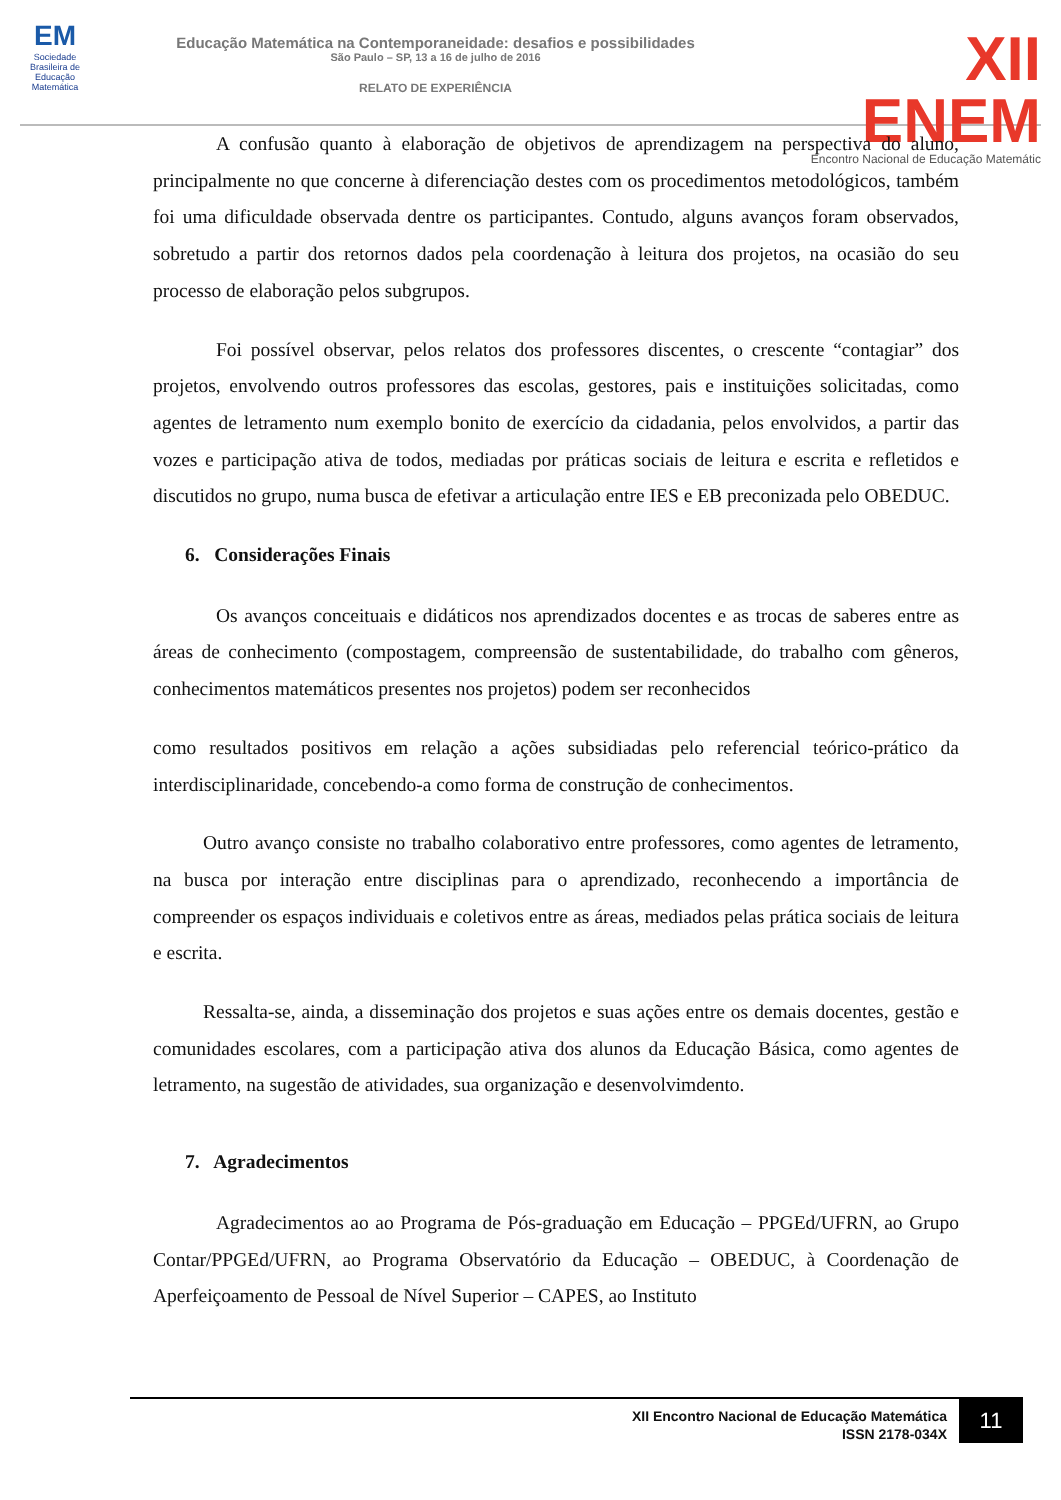EM
Sociedade Brasileira de Educação Matemática
Educação Matemática na Contemporaneidade: desafios e possibilidades
São Paulo – SP, 13 a 16 de julho de 2016
RELATO DE EXPERIÊNCIA
XII ENEM
Encontro Nacional de Educação Matemátic
A confusão quanto à elaboração de objetivos de aprendizagem na perspectiva do aluno, principalmente no que concerne à diferenciação destes com os procedimentos metodológicos, também foi uma dificuldade observada dentre os participantes. Contudo, alguns avanços foram observados, sobretudo a partir dos retornos dados pela coordenação à leitura dos projetos, na ocasião do seu processo de elaboração pelos subgrupos.
Foi possível observar, pelos relatos dos professores discentes, o crescente “contagiar” dos projetos, envolvendo outros professores das escolas, gestores, pais e instituições solicitadas, como agentes de letramento num exemplo bonito de exercício da cidadania, pelos envolvidos, a partir das vozes e participação ativa de todos, mediadas por práticas sociais de leitura e escrita e refletidos e discutidos no grupo, numa busca de efetivar a articulação entre IES e EB preconizada pelo OBEDUC.
6. Considerações Finais
Os avanços conceituais e didáticos nos aprendizados docentes e as trocas de saberes entre as áreas de conhecimento (compostagem, compreensão de sustentabilidade, do trabalho com gêneros, conhecimentos matemáticos presentes nos projetos) podem ser reconhecidos
como resultados positivos em relação a ações subsidiadas pelo referencial teórico-prático da interdisciplinaridade, concebendo-a como forma de construção de conhecimentos.
Outro avanço consiste no trabalho colaborativo entre professores, como agentes de letramento, na busca por interação entre disciplinas para o aprendizado, reconhecendo a importância de compreender os espaços individuais e coletivos entre as áreas, mediados pelas prática sociais de leitura e escrita.
Ressalta-se, ainda, a disseminação dos projetos e suas ações entre os demais docentes, gestão e comunidades escolares, com a participação ativa dos alunos da Educação Básica, como agentes de letramento, na sugestão de atividades, sua organização e desenvolvimdento.
7. Agradecimentos
Agradecimentos ao ao Programa de Pós-graduação em Educação – PPGEd/UFRN, ao Grupo Contar/PPGEd/UFRN, ao Programa Observatório da Educação – OBEDUC, à Coordenação de Aperfeiçoamento de Pessoal de Nível Superior – CAPES, ao Instituto
XII Encontro Nacional de Educação Matemática
ISSN 2178-034X
11